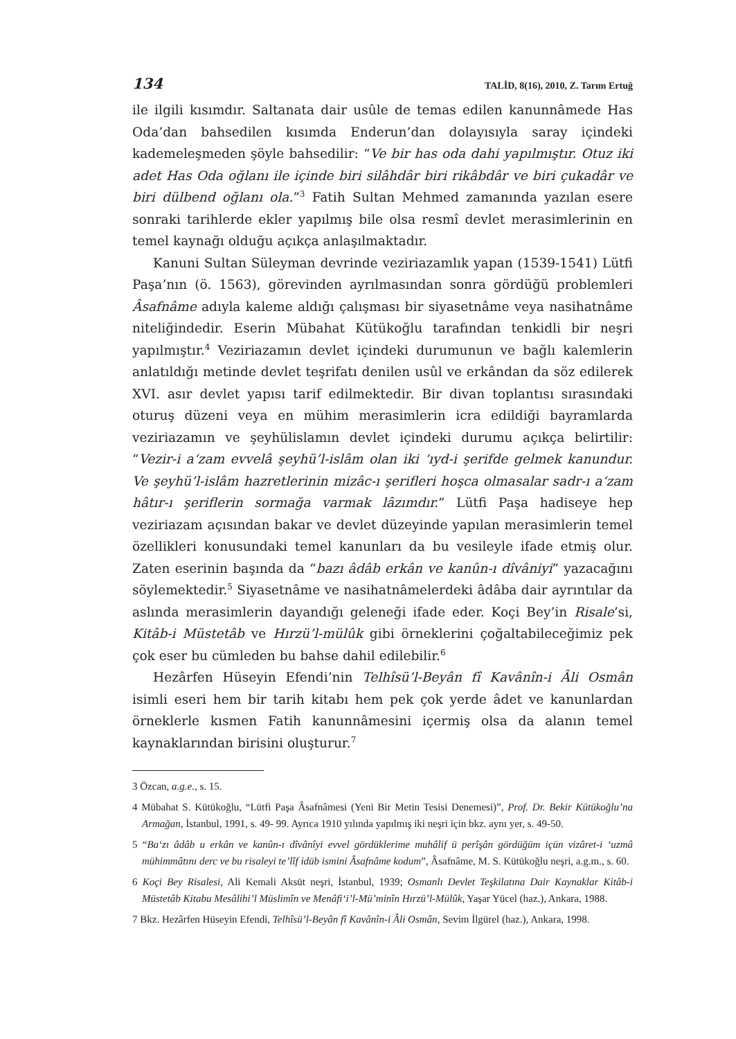134 TALİD, 8(16), 2010, Z. Tarım Ertuğ
ile ilgili kısımdır. Saltanata dair usûle de temas edilen kanunnâmede Has Oda’dan bahsedilen kısımda Enderun’dan dolayısıyla saray içindeki kademeleşmeden şöyle bahsedilir: “Ve bir has oda dahi yapılmıştır. Otuz iki adet Has Oda oğlanı ile içinde biri silâhdâr biri rikâbdâr ve biri çukadâr ve biri dülbend oğlanı ola.”<sup>3</sup> Fatih Sultan Mehmed zamanında yazılan esere sonraki tarihlerde ekler yapılmış bile olsa resmî devlet merasimlerinin en temel kaynağı olduğu açıkça anlaşılmaktadır.
Kanuni Sultan Süleyman devrinde veziriazamlık yapan (1539-1541) Lütfi Paşa’nın (ö. 1563), görevinden ayrılmasından sonra gördüğü problemleri Âsafnâme adıyla kaleme aldığı çalışması bir siyasetnâme veya nasihatnâme niteliğindedir. Eserin Mübahat Kütükoğlu tarafından tenkidli bir neşri yapılmıştır.<sup>4</sup> Veziriazamın devlet içindeki durumunun ve bağlı kalemlerin anlatıldığı metinde devlet teşrifatı denilen usûl ve erkândan da söz edilerek XVI. asır devlet yapısı tarif edilmektedir. Bir divan toplantısı sırasındaki oturuş düzeni veya en mühim merasimlerin icra edildiği bayramlarda veziriazamın ve şeyhülislamın devlet içindeki durumu açıkça belirtilir: “Vezir-i a‘zam evvelâ şeyhü’l-islâm olan iki ‘ıyd-i şerifde gelmek kanundur. Ve şeyhü’l-islâm hazretlerinin mizâc-ı şerifleri hoşca olmasalar sadr-ı a‘zam hâtır-ı şeriflerin sormağa varmak lâzımdır.” Lütfi Paşa hadiseye hep veziriazam açısından bakar ve devlet düzeyinde yapılan merasimlerin temel özellikleri konusundaki temel kanunları da bu vesileyle ifade etmiş olur. Zaten eserinin başında da “bazı âdâb erkân ve kanûn-ı dîvâniyi” yazacağını söylemektedir.<sup>5</sup> Siyasetnâme ve nasihatnâmelerdeki âdâba dair ayrıntılar da aslında merasimlerin dayandığı geleneği ifade eder. Koçi Bey’in Risale’si, Kitâb-i Müstetâb ve Hırzü’l-mülûk gibi örneklerini çoğaltabileceğimiz pek çok eser bu cümleden bu bahse dahil edilebilir.<sup>6</sup>
Hezârfen Hüseyin Efendi’nin Telhîsü’l-Beyân fî Kavânîn-i Âli Osmân isimli eseri hem bir tarih kitabı hem pek çok yerde âdet ve kanunlardan örneklerle kısmen Fatih kanunnâmesini içermiş olsa da alanın temel kaynaklarından birisini oluşturur.<sup>7</sup>
3 Özcan, a.g.e., s. 15.
4 Mübahat S. Kütükoğlu, “Lütfi Paşa Âsafnâmesi (Yeni Bir Metin Tesisi Denemesi)”, Prof. Dr. Bekir Kütükoğlu’na Armağan, İstanbul, 1991, s. 49- 99. Ayrıca 1910 yılında yapılmış iki neşri için bkz. aynı yer, s. 49-50.
5 “Ba‘zı âdâb u erkân ve kanûn-ı dîvânîyi evvel gördüklerime muhâlif ü perîşân gördüğüm içün vizâret-i ‘uzmâ mühimmâtını derc ve bu risaleyi te’lîf idüb ismini Âsafnâme kodum”, Âsafnâme, M. S. Kütükoğlu neşri, a.g.m., s. 60.
6 Koçi Bey Risalesi, Ali Kemali Aksüt neşri, İstanbul, 1939; Osmanlı Devlet Teşkilatına Dair Kaynaklar Kitâb-i Müstetâb Kitabu Mesâlihi’l Müslimîn ve Menâfi‘i’l-Mü’minîn Hırzü’l-Mülûk, Yaşar Yücel (haz.), Ankara, 1988.
7 Bkz. Hezârfen Hüseyin Efendi, Telhîsü’l-Beyân fî Kavânîn-i Âli Osmân, Sevim İlgürel (haz.), Ankara, 1998.